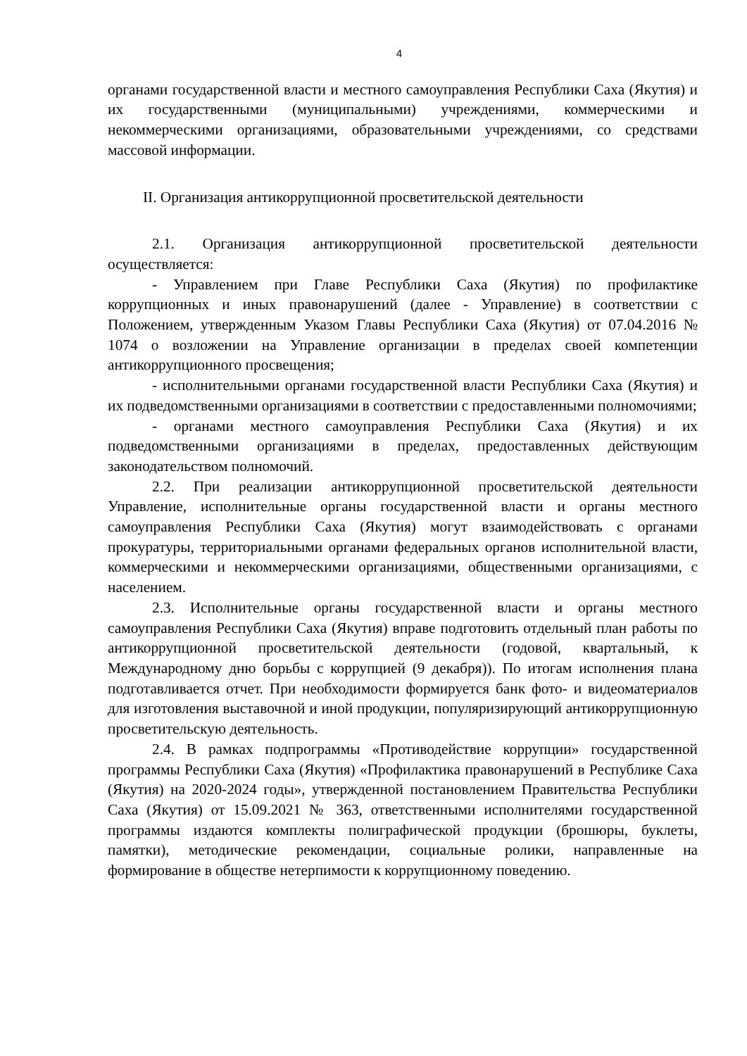4
органами государственной власти и местного самоуправления Республики Саха (Якутия) и их государственными (муниципальными) учреждениями, коммерческими и некоммерческими организациями, образовательными учреждениями, со средствами массовой информации.
II. Организация антикоррупционной просветительской деятельности
2.1. Организация антикоррупционной просветительской деятельности осуществляется:
- Управлением при Главе Республики Саха (Якутия) по профилактике коррупционных и иных правонарушений (далее - Управление) в соответствии с Положением, утвержденным Указом Главы Республики Саха (Якутия) от 07.04.2016 № 1074 о возложении на Управление организации в пределах своей компетенции антикоррупционного просвещения;
- исполнительными органами государственной власти Республики Саха (Якутия) и их подведомственными организациями в соответствии с предоставленными полномочиями;
- органами местного самоуправления Республики Саха (Якутия) и их подведомственными организациями в пределах, предоставленных действующим законодательством полномочий.
2.2. При реализации антикоррупционной просветительской деятельности Управление, исполнительные органы государственной власти и органы местного самоуправления Республики Саха (Якутия) могут взаимодействовать с органами прокуратуры, территориальными органами федеральных органов исполнительной власти, коммерческими и некоммерческими организациями, общественными организациями, с населением.
2.3. Исполнительные органы государственной власти и органы местного самоуправления Республики Саха (Якутия) вправе подготовить отдельный план работы по антикоррупционной просветительской деятельности (годовой, квартальный, к Международному дню борьбы с коррупцией (9 декабря)). По итогам исполнения плана подготавливается отчет. При необходимости формируется банк фото- и видеоматериалов для изготовления выставочной и иной продукции, популяризирующий антикоррупционную просветительскую деятельность.
2.4. В рамках подпрограммы «Противодействие коррупции» государственной программы Республики Саха (Якутия) «Профилактика правонарушений в Республике Саха (Якутия) на 2020-2024 годы», утвержденной постановлением Правительства Республики Саха (Якутия) от 15.09.2021 № 363, ответственными исполнителями государственной программы издаются комплекты полиграфической продукции (брошюры, буклеты, памятки), методические рекомендации, социальные ролики, направленные на формирование в обществе нетерпимости к коррупционному поведению.